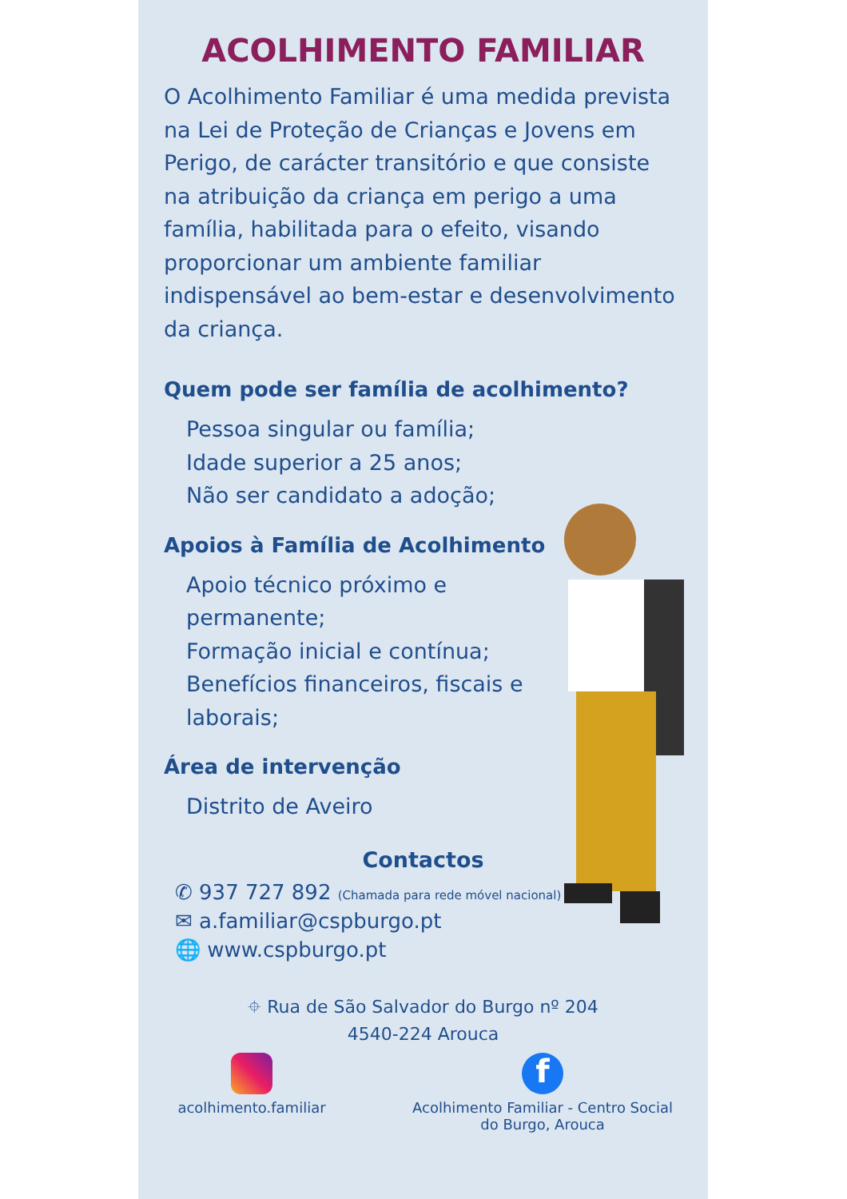ACOLHIMENTO FAMILIAR
O Acolhimento Familiar é uma medida prevista na Lei de Proteção de Crianças e Jovens em Perigo, de carácter transitório e que consiste na atribuição da criança em perigo a uma família, habilitada para o efeito, visando proporcionar um ambiente familiar indispensável ao bem-estar e desenvolvimento da criança.
Quem pode ser família de acolhimento?
Pessoa singular ou família;
Idade superior a 25 anos;
Não ser candidato a adoção;
Apoios à Família de Acolhimento
Apoio técnico próximo e permanente;
Formação inicial e contínua;
Benefícios financeiros, fiscais e laborais;
Área de intervenção
Distrito de Aveiro
Contactos
✆ 937 727 892 (Chamada para rede móvel nacional)
✉ a.familiar@cspburgo.pt
🌐 www.cspburgo.pt
⌖ Rua de São Salvador do Burgo nº 204
4540-224 Arouca
acolhimento.familiar
f
Acolhimento Familiar - Centro Social do Burgo, Arouca